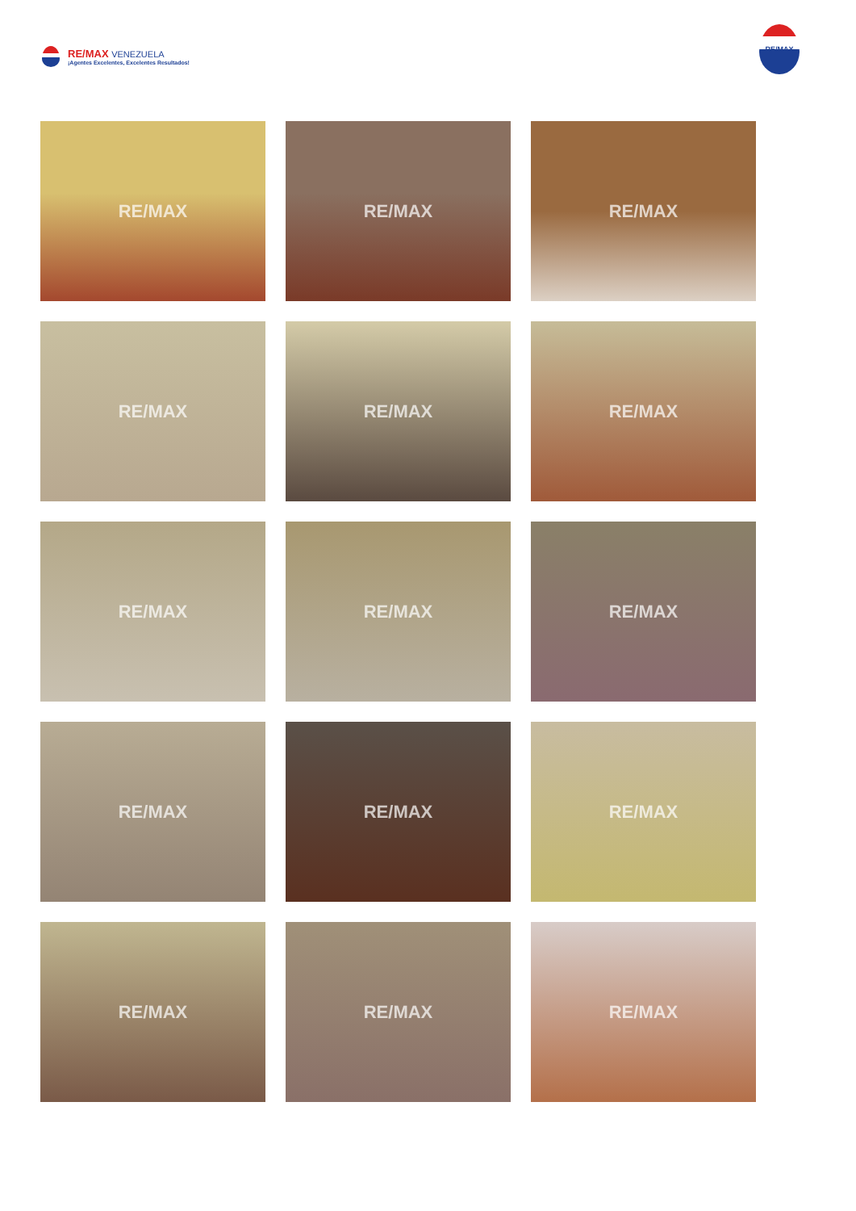RE/MAX VENEZUELA
¡Agentes Excelentes, Excelentes Resultados!
RE/MAX
RE/MAX
RE/MAX
RE/MAX
RE/MAX
RE/MAX
RE/MAX
RE/MAX
RE/MAX
RE/MAX
RE/MAX
RE/MAX
RE/MAX
RE/MAX
RE/MAX
RE/MAX